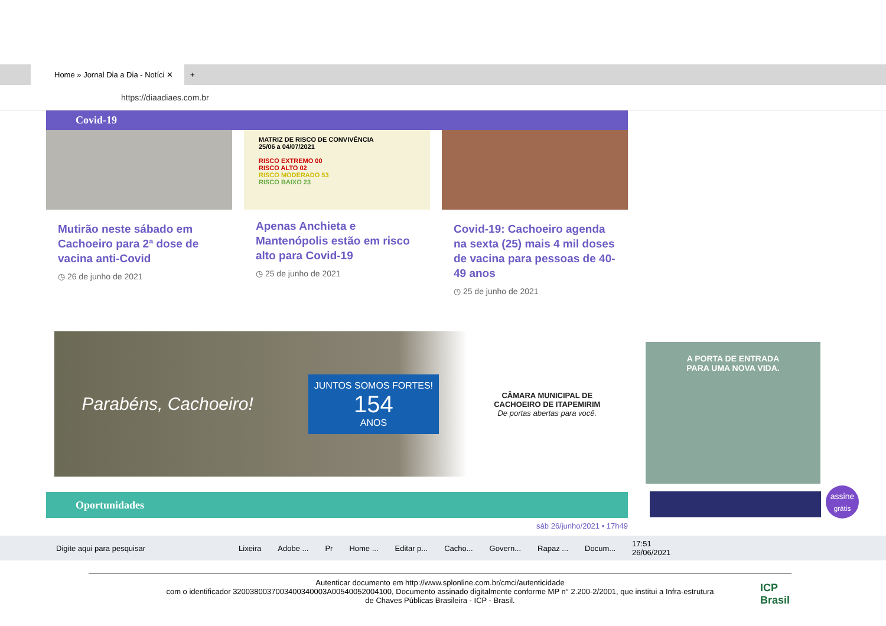Home » Jornal Dia a Dia - Notíci ✕
+
https://diaadiaes.com.br
Covid-19
Mutirão neste sábado em Cachoeiro para 2ª dose de vacina anti-Covid
◷ 26 de junho de 2021
MATRIZ DE RISCO DE CONVIVÊNCIA
25/06 a 04/07/2021
RISCO EXTREMO 00
RISCO ALTO 02
RISCO MODERADO 53
RISCO BAIXO 23
Apenas Anchieta e Mantenópolis estão em risco alto para Covid-19
◷ 25 de junho de 2021
Covid-19: Cachoeiro agenda na sexta (25) mais 4 mil doses de vacina para pessoas de 40-49 anos
◷ 25 de junho de 2021
Parabéns, Cachoeiro!
JUNTOS SOMOS FORTES!
154
ANOS
CÂMARA MUNICIPAL DE
CACHOEIRO DE ITAPEMIRIM
De portas abertas para você.
Oportunidades
sáb 26/junho/2021 • 17h49
A PORTA DE ENTRADA
PARA UMA NOVA VIDA.
assine
grátis
Digite aqui para pesquisar Lixeira Adobe ... Pr Home ... Editar p... Cacho... Govern... Rapaz ... Docum... 17:51
26/06/2021
Autenticar documento em http://www.splonline.com.br/cmci/autenticidade
com o identificador 3200380037003400340003A00540052004100, Documento assinado digitalmente conforme MP n° 2.200-2/2001, que institui a Infra-estrutura
de Chaves Públicas Brasileira - ICP - Brasil.
ICP
Brasil